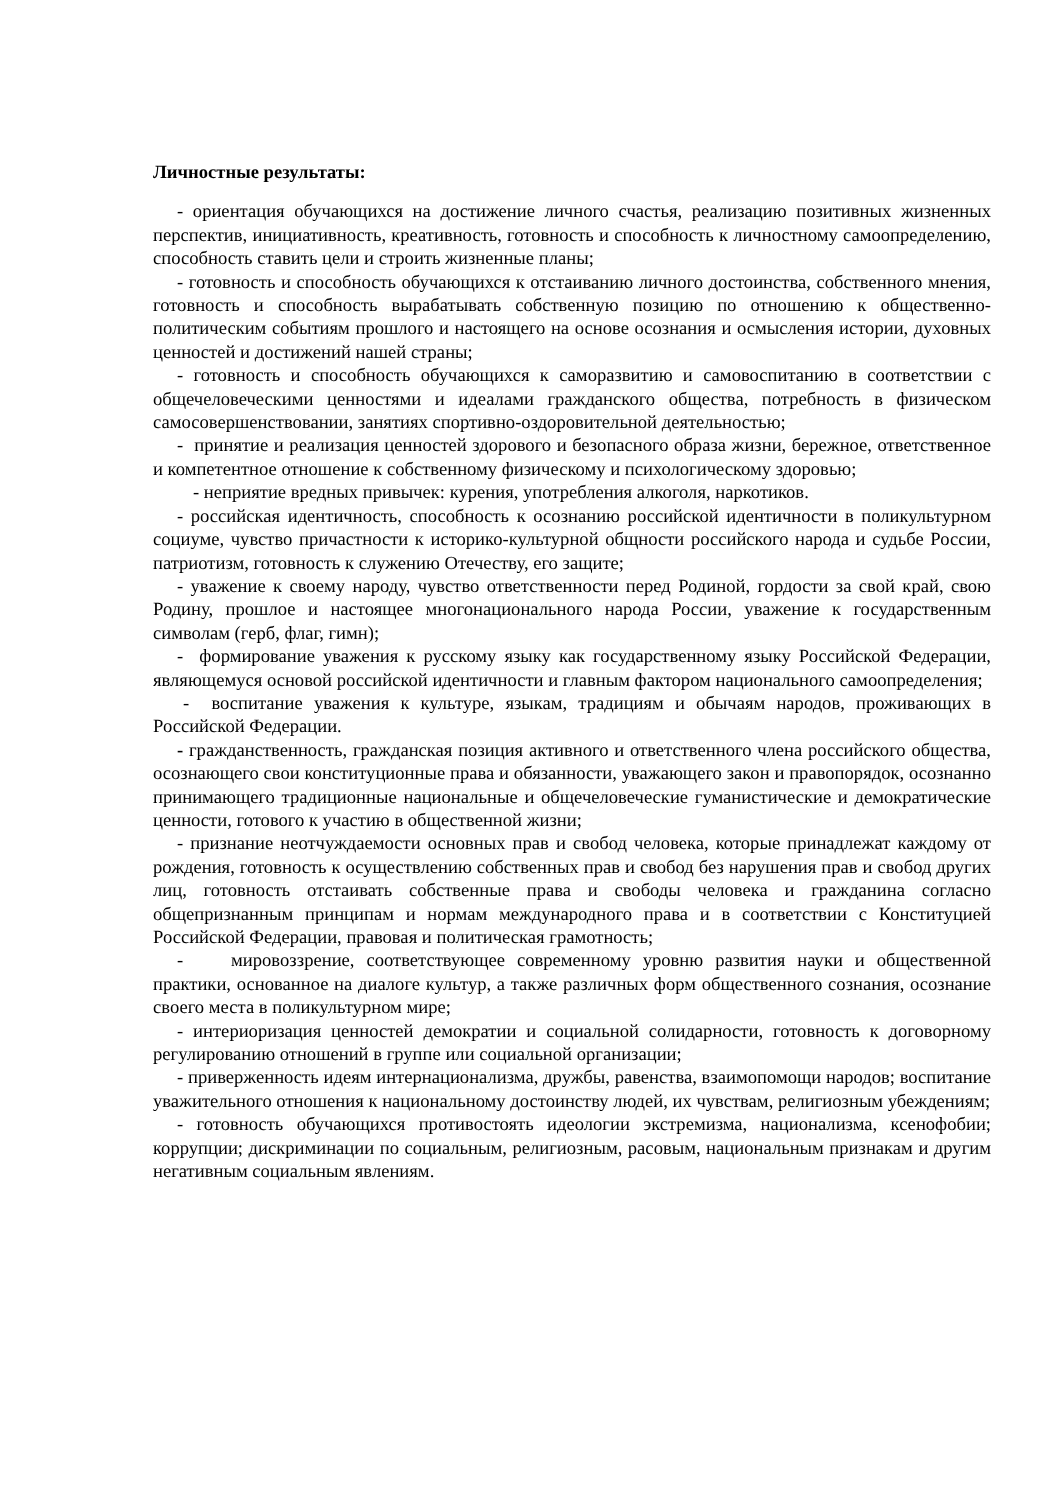Личностные результаты:
- ориентация обучающихся на достижение личного счастья, реализацию позитивных жизненных перспектив, инициативность, креативность, готовность и способность к личностному самоопределению, способность ставить цели и строить жизненные планы;
- готовность и способность обучающихся к отстаиванию личного достоинства, собственного мнения, готовность и способность вырабатывать собственную позицию по отношению к общественно-политическим событиям прошлого и настоящего на основе осознания и осмысления истории, духовных ценностей и достижений нашей страны;
- готовность и способность обучающихся к саморазвитию и самовоспитанию в соответствии с общечеловеческими ценностями и идеалами гражданского общества, потребность в физическом самосовершенствовании, занятиях спортивно-оздоровительной деятельностью;
- принятие и реализация ценностей здорового и безопасного образа жизни, бережное, ответственное и компетентное отношение к собственному физическому и психологическому здоровью;
- неприятие вредных привычек: курения, употребления алкоголя, наркотиков.
- российская идентичность, способность к осознанию российской идентичности в поликультурном социуме, чувство причастности к историко-культурной общности российского народа и судьбе России, патриотизм, готовность к служению Отечеству, его защите;
- уважение к своему народу, чувство ответственности перед Родиной, гордости за свой край, свою Родину, прошлое и настоящее многонационального народа России, уважение к государственным символам (герб, флаг, гимн);
- формирование уважения к русскому языку как государственному языку Российской Федерации, являющемуся основой российской идентичности и главным фактором национального самоопределения;
- воспитание уважения к культуре, языкам, традициям и обычаям народов, проживающих в Российской Федерации.
- гражданственность, гражданская позиция активного и ответственного члена российского общества, осознающего свои конституционные права и обязанности, уважающего закон и правопорядок, осознанно принимающего традиционные национальные и общечеловеческие гуманистические и демократические ценности, готового к участию в общественной жизни;
- признание неотчуждаемости основных прав и свобод человека, которые принадлежат каждому от рождения, готовность к осуществлению собственных прав и свобод без нарушения прав и свобод других лиц, готовность отстаивать собственные права и свободы человека и гражданина согласно общепризнанным принципам и нормам международного права и в соответствии с Конституцией Российской Федерации, правовая и политическая грамотность;
- мировоззрение, соответствующее современному уровню развития науки и общественной практики, основанное на диалоге культур, а также различных форм общественного сознания, осознание своего места в поликультурном мире;
- интериоризация ценностей демократии и социальной солидарности, готовность к договорному регулированию отношений в группе или социальной организации;
- приверженность идеям интернационализма, дружбы, равенства, взаимопомощи народов; воспитание уважительного отношения к национальному достоинству людей, их чувствам, религиозным убеждениям;
- готовность обучающихся противостоять идеологии экстремизма, национализма, ксенофобии; коррупции; дискриминации по социальным, религиозным, расовым, национальным признакам и другим негативным социальным явлениям.